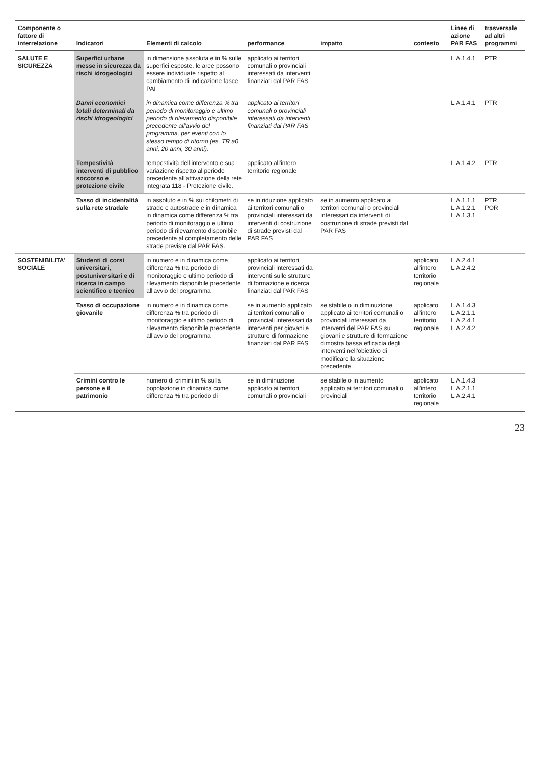| Componente o fattore di interrelazione | Indicatori | Elementi di calcolo | performance | impatto | contesto | Linee di azione PAR FAS | trasversale ad altri programmi |
| --- | --- | --- | --- | --- | --- | --- | --- |
| SALUTE E SICUREZZA | Superfici urbane messe in sicurezza da rischi idrogeologici | in dimensione assoluta e in % sulle superfici esposte. le aree possono essere individuate rispetto al cambiamento di indicazione fasce PAI | applicato ai territori comunali o provinciali interessati da interventi finanziati dal PAR FAS | | | L.A.1.4.1 | PTR |
| | Danni economici totali determinati da rischi idrogeologici | in dinamica come differenza % tra periodo di monitoraggio e ultimo periodo di rilevamento disponibile precedente all'avvio del programma, per eventi con lo stesso tempo di ritorno (es. TR a0 anni, 20 anni, 30 anni). | applicato ai territori comunali o provinciali interessati da interventi finanziati dal PAR FAS | | | L.A.1.4.1 | PTR |
| | Tempestività interventi di pubblico soccorso e protezione civile | tempestività dell'intervento e sua variazione rispetto al periodo precedente all'attivazione della rete integrata 118 - Protezione civile. | applicato all'intero territorio regionale | | | L.A.1.4.2 | PTR |
| | Tasso di incidentalità sulla rete stradale | in assoluto e in % sui chilometri di strade e autostrade e in dinamica in dinamica come differenza % tra periodo di monitoraggio e ultimo periodo di rilevamento disponibile precedente al completamento delle strade previste dal PAR FAS. | se in riduzione applicato ai territori comunali o provinciali interessati da interventi di costruzione di strade previsti dal PAR FAS | se in aumento applicato ai territori comunali o provinciali interessati da interventi di costruzione di strade previsti dal PAR FAS | | L.A.1.1.1 L.A.1.2.1 L.A.1.3.1 | PTR POR |
| SOSTENIBILITA' SOCIALE | Studenti di corsi universitari, postuniversitari e di ricerca in campo scientifico e tecnico | in numero e in dinamica come differenza % tra periodo di monitoraggio e ultimo periodo di rilevamento disponibile precedente all'avvio del programma | applicato ai territori provinciali interessati da interventi sulle strutture di formazione e ricerca finanziati dal PAR FAS | | applicato all'intero territorio regionale | L.A.2.4.1 L.A.2.4.2 | |
| | Tasso di occupazione giovanile | in numero e in dinamica come differenza % tra periodo di monitoraggio e ultimo periodo di rilevamento disponibile precedente all'avvio del programma | se in aumento applicato ai territori comunali o provinciali interessati da interventi per giovani e strutture di formazione finanziati dal PAR FAS | se stabile o in diminuzione applicato ai territori comunali o provinciali interessati da interventi del PAR FAS su giovani e strutture di formazione dimostra bassa efficacia degli interventi nell'obiettivo di modificare la situazione precedente | applicato all'intero territorio regionale | L.A.1.4.3 L.A.2.1.1 L.A.2.4.1 L.A.2.4.2 | |
| | Crimini contro le persone e il patrimonio | numero di crimini in % sulla popolazione in dinamica come differenza % tra periodo di | se in diminuzione applicato ai territori comunali o provinciali | se stabile o in aumento applicato ai territori comunali o provinciali | applicato all'intero territorio regionale | L.A.1.4.3 L.A.2.1.1 L.A.2.4.1 | |
23